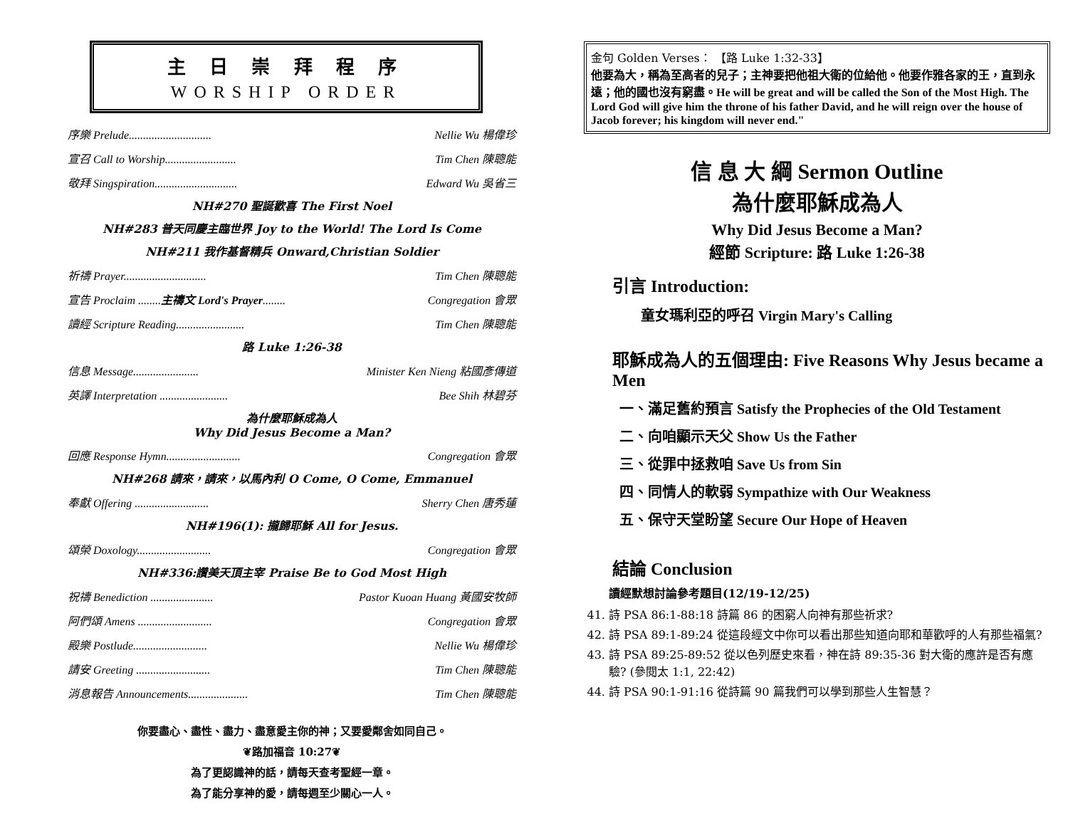主 日 崇 拜 程 序
WORSHIP ORDER
序樂 Prelude............................. Nellie Wu 楊偉珍
宣召 Call to Worship......................... Tim Chen 陳聰能
敬拜 Singspiration............................. Edward Wu 吳省三
NH#270 聖誕歡喜 The First Noel
NH#283 普天同慶主臨世界 Joy to the World! The Lord Is Come
NH#211 我作基督精兵 Onward,Christian Soldier
祈禱 Prayer............................. Tim Chen 陳聰能
宣告 Proclaim ........主禱文 Lord's Prayer........ Congregation 會眾
讀經 Scripture Reading........................ Tim Chen 陳聰能
路 Luke 1:26-38
信息 Message....................... Minister Ken Nieng 粘國彥傳道
英譯 Interpretation ........................ Bee Shih 林碧芬
為什麼耶穌成為人
Why Did Jesus Become a Man?
回應 Response Hymn.......................... Congregation 會眾
NH#268 請來，請來，以馬內利 O Come, O Come, Emmanuel
奉獻 Offering .......................... Sherry Chen 唐秀蓮
NH#196(1): 攏歸耶穌 All for Jesus.
頌榮 Doxology.......................... Congregation 會眾
NH#336:讚美天頂主宰 Praise Be to God Most High
祝禱 Benediction ...................... Pastor Kuoan Huang 黃國安牧師
阿們頌 Amens .......................... Congregation 會眾
殿樂 Postlude.......................... Nellie Wu 楊偉珍
請安 Greeting .......................... Tim Chen 陳聰能
消息報告 Announcements..................... Tim Chen 陳聰能
你要盡心、盡性、盡力、盡意愛主你的神；又要愛鄰舍如同自己。
❦路加福音 10:27❦
為了更認識神的話，請每天查考聖經一章。
為了能分享神的愛，請每週至少關心一人。
金句 Golden Verses： 【路 Luke 1:32-33】
他要為大，稱為至高者的兒子；主神要把他祖大衛的位給他。他要作雅各家的王，直到永遠；他的國也沒有窮盡。He will be great and will be called the Son of the Most High. The Lord God will give him the throne of his father David, and he will reign over the house of Jacob forever; his kingdom will never end."
信 息 大 綱 Sermon Outline
為什麼耶穌成為人
Why Did Jesus Become a Man?
經節 Scripture: 路 Luke 1:26-38
引言 Introduction:
童女瑪利亞的呼召 Virgin Mary's Calling
耶穌成為人的五個理由: Five Reasons Why Jesus became a Men
一、滿足舊約預言 Satisfy the Prophecies of the Old Testament
二、向咱顯示天父 Show Us the Father
三、從罪中拯救咱 Save Us from Sin
四、同情人的軟弱 Sympathize with Our Weakness
五、保守天堂盼望 Secure Our Hope of Heaven
結論 Conclusion
讀經默想討論參考題目(12/19-12/25)
41. 詩 PSA 86:1-88:18 詩篇 86 的困窮人向神有那些祈求?
42. 詩 PSA 89:1-89:24 從這段經文中你可以看出那些知道向耶和華歡呼的人有那些福氣?
43. 詩 PSA 89:25-89:52 從以色列歷史來看，神在詩 89:35-36 對大衛的應許是否有應驗? (參閱太 1:1, 22:42)
44. 詩 PSA 90:1-91:16 從詩篇 90 篇我們可以學到那些人生智慧？